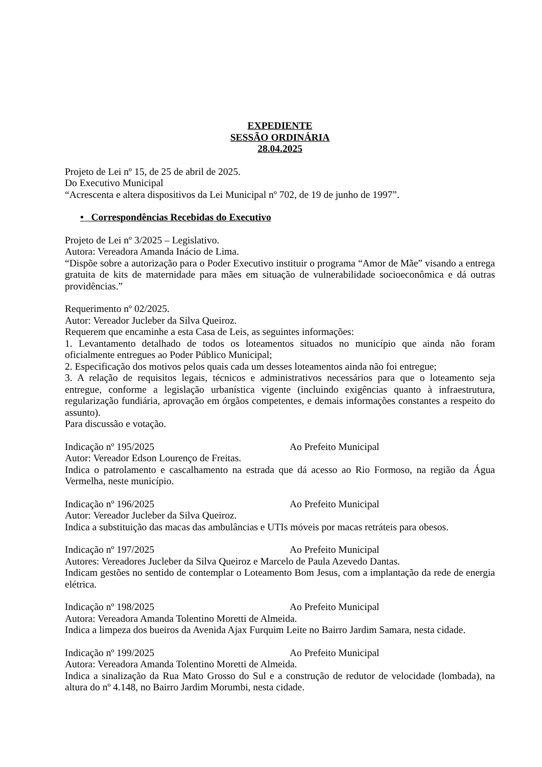EXPEDIENTE
SESSÃO ORDINÁRIA
28.04.2025
Projeto de Lei nº 15, de 25 de abril de 2025.
Do Executivo Municipal
“Acrescenta e altera dispositivos da Lei Municipal nº 702, de 19 de junho de 1997”.
• Correspondências Recebidas do Executivo
Projeto de Lei nº 3/2025 – Legislativo.
Autora: Vereadora Amanda Inácio de Lima.
“Dispõe sobre a autorização para o Poder Executivo instituir o programa “Amor de Mãe” visando a entrega gratuita de kits de maternidade para mães em situação de vulnerabilidade socioeconômica e dá outras providências.”
Requerimento nº 02/2025.
Autor: Vereador Jucleber da Silva Queiroz.
Requerem que encaminhe a esta Casa de Leis, as seguintes informações:
1. Levantamento detalhado de todos os loteamentos situados no município que ainda não foram oficialmente entregues ao Poder Público Municipal;
2. Especificação dos motivos pelos quais cada um desses loteamentos ainda não foi entregue;
3. A relação de requisitos legais, técnicos e administrativos necessários para que o loteamento seja entregue, conforme a legislação urbanística vigente (incluindo exigências quanto à infraestrutura, regularização fundiária, aprovação em órgãos competentes, e demais informações constantes a respeito do assunto).
Para discussão e votação.
Indicação nº 195/2025 Ao Prefeito Municipal
Autor: Vereador Edson Lourenço de Freitas.
Indica o patrolamento e cascalhamento na estrada que dá acesso ao Rio Formoso, na região da Água Vermelha, neste município.
Indicação nº 196/2025 Ao Prefeito Municipal
Autor: Vereador Jucleber da Silva Queiroz.
Indica a substituição das macas das ambulâncias e UTIs móveis por macas retráteis para obesos.
Indicação nº 197/2025 Ao Prefeito Municipal
Autores: Vereadores Jucleber da Silva Queiroz e Marcelo de Paula Azevedo Dantas.
Indicam gestões no sentido de contemplar o Loteamento Bom Jesus, com a implantação da rede de energia elétrica.
Indicação nº 198/2025 Ao Prefeito Municipal
Autora: Vereadora Amanda Tolentino Moretti de Almeida.
Indica a limpeza dos bueiros da Avenida Ajax Furquim Leite no Bairro Jardim Samara, nesta cidade.
Indicação nº 199/2025 Ao Prefeito Municipal
Autora: Vereadora Amanda Tolentino Moretti de Almeida.
Indica a sinalização da Rua Mato Grosso do Sul e a construção de redutor de velocidade (lombada), na altura do nº 4.148, no Bairro Jardim Morumbi, nesta cidade.